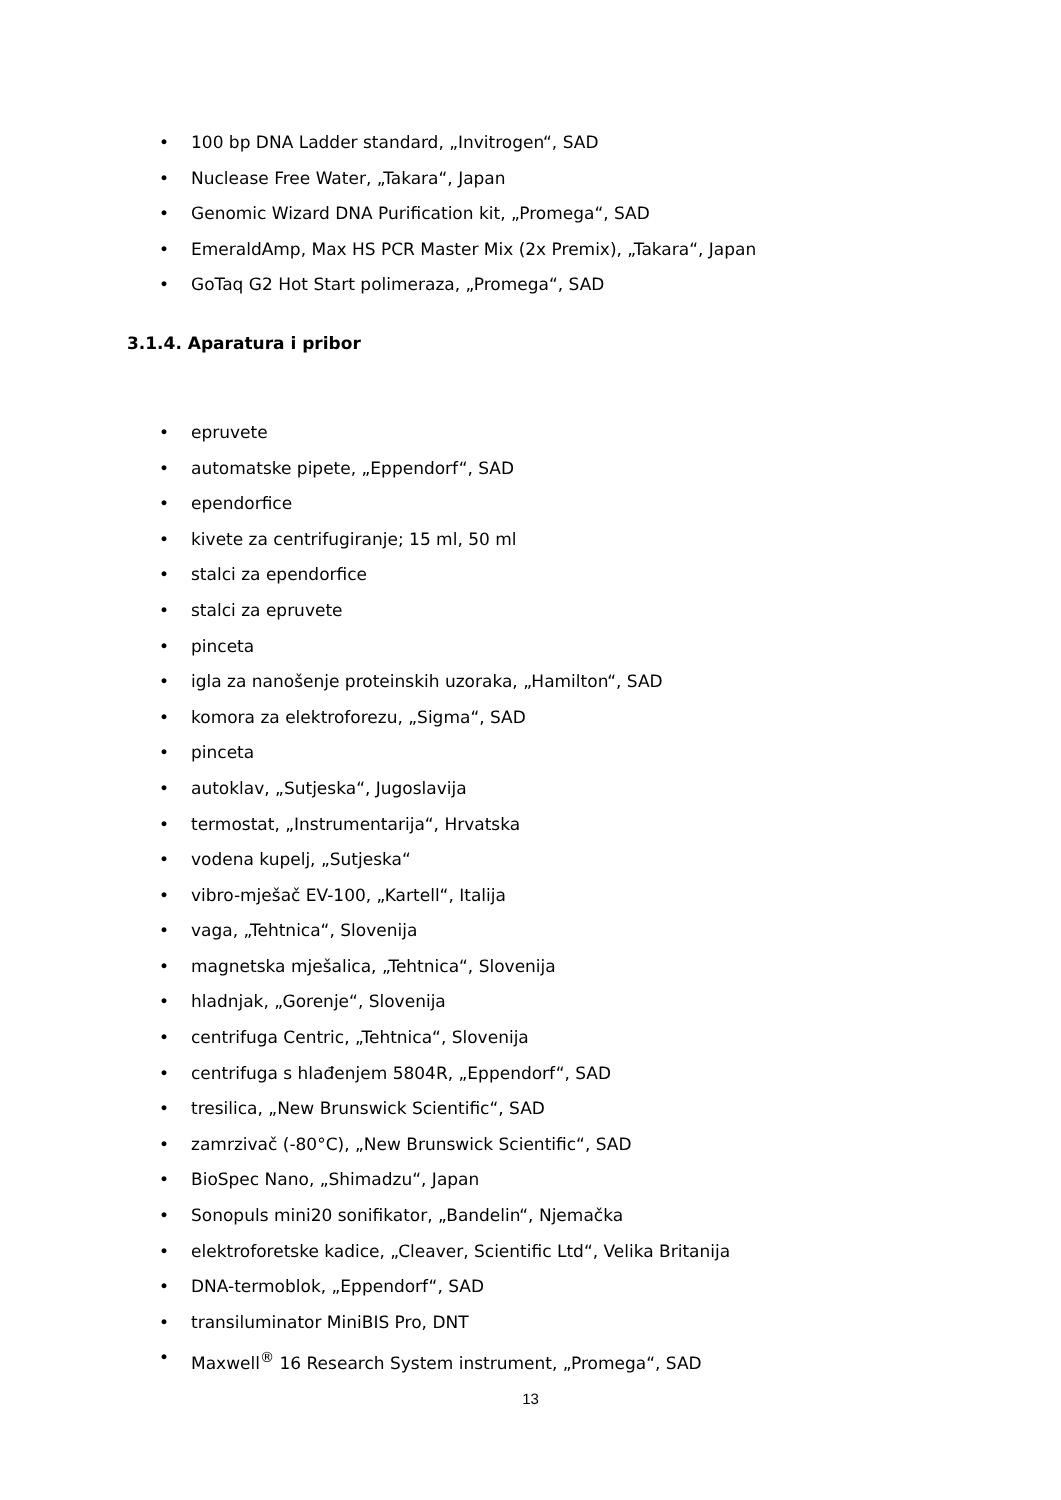• 100 bp DNA Ladder standard, „Invitrogen“, SAD
• Nuclease Free Water, „Takara“, Japan
• Genomic Wizard DNA Purification kit, „Promega“, SAD
• EmeraldAmp, Max HS PCR Master Mix (2x Premix), „Takara“, Japan
• GoTaq G2 Hot Start polimeraza, „Promega“, SAD
3.1.4. Aparatura i pribor
• epruvete
• automatske pipete, „Eppendorf“, SAD
• ependorfice
• kivete za centrifugiranje; 15 ml, 50 ml
• stalci za ependorfice
• stalci za epruvete
• pinceta
• igla za nanošenje proteinskih uzoraka, „Hamilton“, SAD
• komora za elektroforezu, „Sigma“, SAD
• pinceta
• autoklav, „Sutjeska“, Jugoslavija
• termostat, „Instrumentarija“, Hrvatska
• vodena kupelj, „Sutjeska“
• vibro-mješač EV-100, „Kartell“, Italija
• vaga, „Tehtnica“, Slovenija
• magnetska mješalica, „Tehtnica“, Slovenija
• hladnjak, „Gorenje“, Slovenija
• centrifuga Centric, „Tehtnica“, Slovenija
• centrifuga s hlađenjem 5804R, „Eppendorf“, SAD
• tresilica, „New Brunswick Scientific“, SAD
• zamrzivač (-80°C), „New Brunswick Scientific“, SAD
• BioSpec Nano, „Shimadzu“, Japan
• Sonopuls mini20 sonifikator, „Bandelin“, Njemačka
• elektroforetske kadice, „Cleaver, Scientific Ltd“, Velika Britanija
• DNA-termoblok, „Eppendorf“, SAD
• transiluminator MiniBIS Pro, DNT
• Maxwell<sup>®</sup> 16 Research System instrument, „Promega“, SAD
13